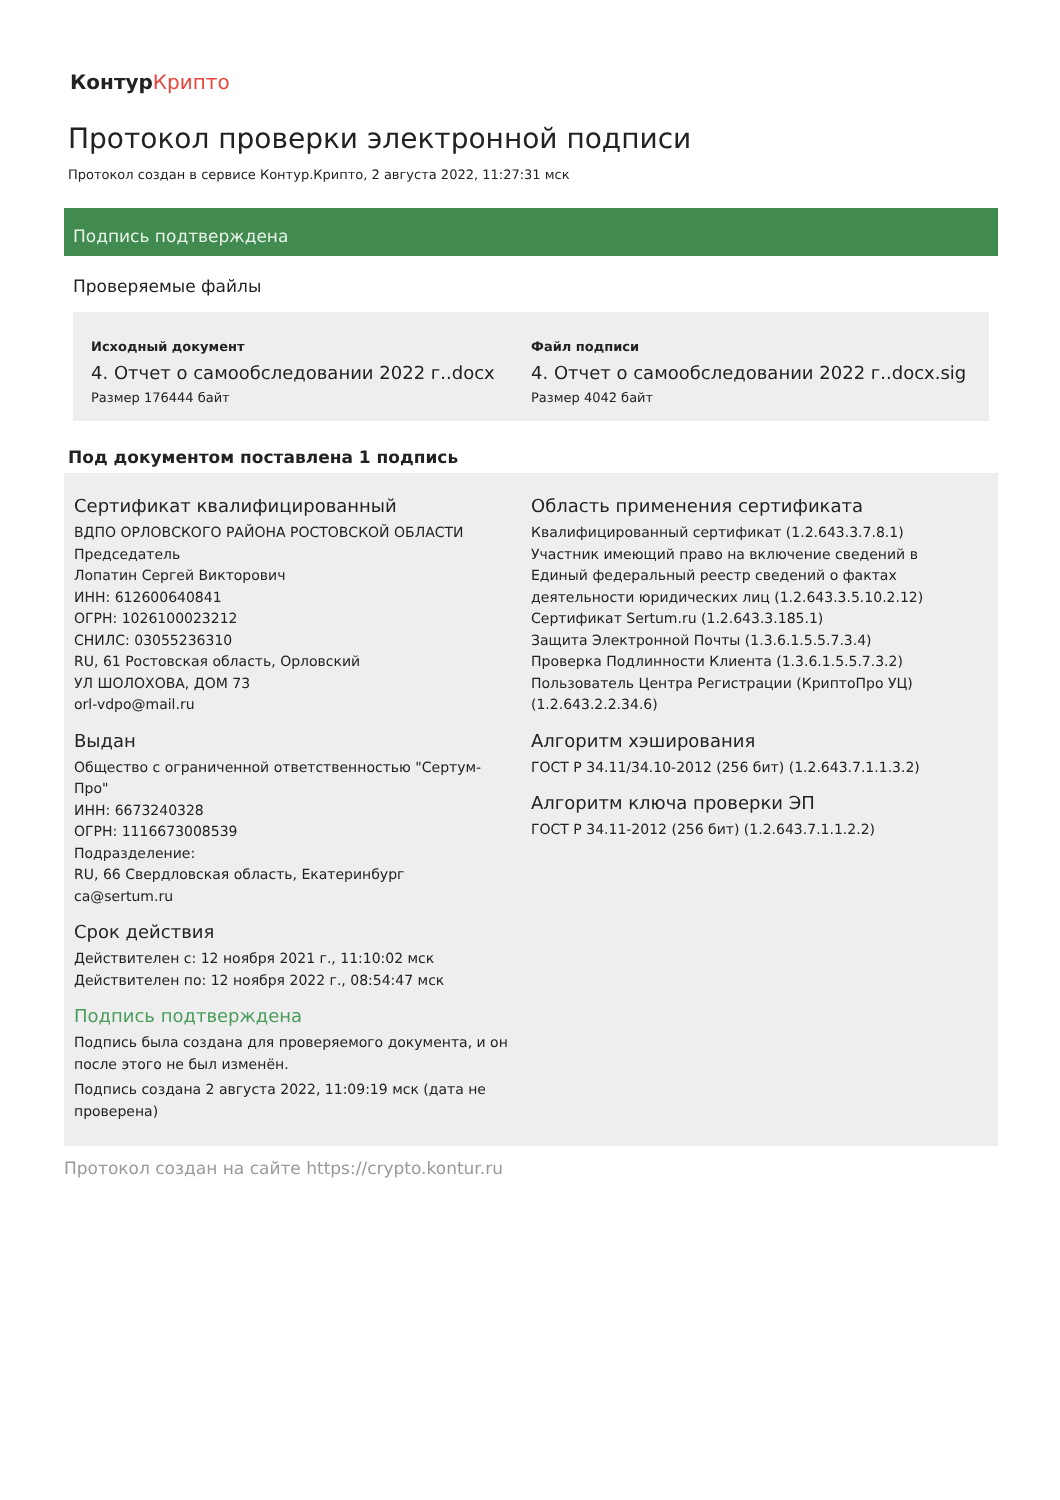КонтурКрипто
Протокол проверки электронной подписи
Протокол создан в сервисе Контур.Крипто, 2 августа 2022, 11:27:31 мск
Подпись подтверждена
Проверяемые файлы
Исходный документ
4. Отчет о самообследовании 2022 г..docx
Размер 176444 байт
Файл подписи
4. Отчет о самообследовании 2022 г..docx.sig
Размер 4042 байт
Под документом поставлена 1 подпись
Сертификат квалифицированный
ВДПО ОРЛОВСКОГО РАЙОНА РОСТОВСКОЙ ОБЛАСТИ
Председатель
Лопатин Сергей Викторович
ИНН: 612600640841
ОГРН: 1026100023212
СНИЛС: 03055236310
RU, 61 Ростовская область, Орловский
УЛ ШОЛОХОВА, ДОМ 73
orl-vdpo@mail.ru
Выдан
Общество с ограниченной ответственностью "Сертум-Про"
ИНН: 6673240328
ОГРН: 1116673008539
Подразделение:
RU, 66 Свердловская область, Екатеринбург
ca@sertum.ru
Срок действия
Действителен с: 12 ноября 2021 г., 11:10:02 мск
Действителен по: 12 ноября 2022 г., 08:54:47 мск
Подпись подтверждена
Подпись была создана для проверяемого документа, и он после этого не был изменён.
Подпись создана 2 августа 2022, 11:09:19 мск (дата не проверена)
Область применения сертификата
Квалифицированный сертификат (1.2.643.3.7.8.1)
Участник имеющий право на включение сведений в Единый федеральный реестр сведений о фактах деятельности юридических лиц (1.2.643.3.5.10.2.12)
Сертификат Sertum.ru (1.2.643.3.185.1)
Защита Электронной Почты (1.3.6.1.5.5.7.3.4)
Проверка Подлинности Клиента (1.3.6.1.5.5.7.3.2)
Пользователь Центра Регистрации (КриптоПро УЦ) (1.2.643.2.2.34.6)
Алгоритм хэширования
ГОСТ Р 34.11/34.10-2012 (256 бит) (1.2.643.7.1.1.3.2)
Алгоритм ключа проверки ЭП
ГОСТ Р 34.11-2012 (256 бит) (1.2.643.7.1.1.2.2)
Протокол создан на сайте https://crypto.kontur.ru